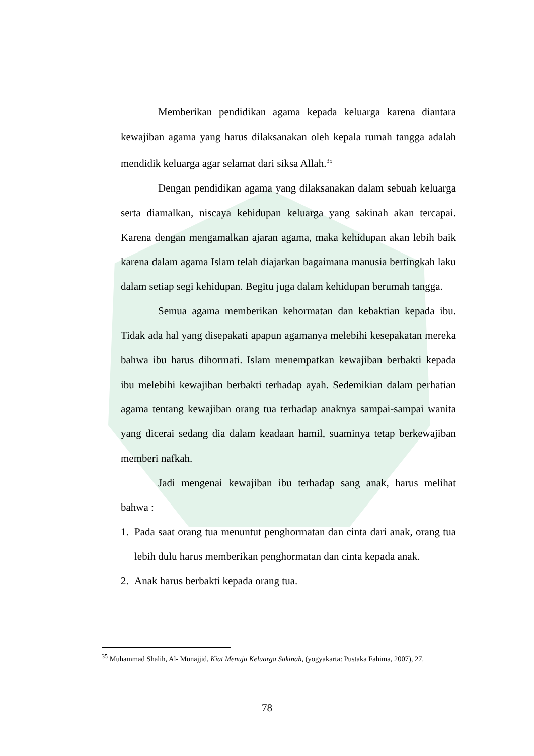Memberikan pendidikan agama kepada keluarga karena diantara kewajiban agama yang harus dilaksanakan oleh kepala rumah tangga adalah mendidik keluarga agar selamat dari siksa Allah.<sup>35</sup>
Dengan pendidikan agama yang dilaksanakan dalam sebuah keluarga serta diamalkan, niscaya kehidupan keluarga yang sakinah akan tercapai. Karena dengan mengamalkan ajaran agama, maka kehidupan akan lebih baik karena dalam agama Islam telah diajarkan bagaimana manusia bertingkah laku dalam setiap segi kehidupan. Begitu juga dalam kehidupan berumah tangga.
Semua agama memberikan kehormatan dan kebaktian kepada ibu. Tidak ada hal yang disepakati apapun agamanya melebihi kesepakatan mereka bahwa ibu harus dihormati. Islam menempatkan kewajiban berbakti kepada ibu melebihi kewajiban berbakti terhadap ayah. Sedemikian dalam perhatian agama tentang kewajiban orang tua terhadap anaknya sampai-sampai wanita yang dicerai sedang dia dalam keadaan hamil, suaminya tetap berkewajiban memberi nafkah.
Jadi mengenai kewajiban ibu terhadap sang anak, harus melihat bahwa :
1. Pada saat orang tua menuntut penghormatan dan cinta dari anak, orang tua lebih dulu harus memberikan penghormatan dan cinta kepada anak.
2. Anak harus berbakti kepada orang tua.
<sup>35</sup> Muhammad Shalih, Al- Munajjid, Kiat Menuju Keluarga Sakinah, (yogyakarta: Pustaka Fahima, 2007), 27.
78